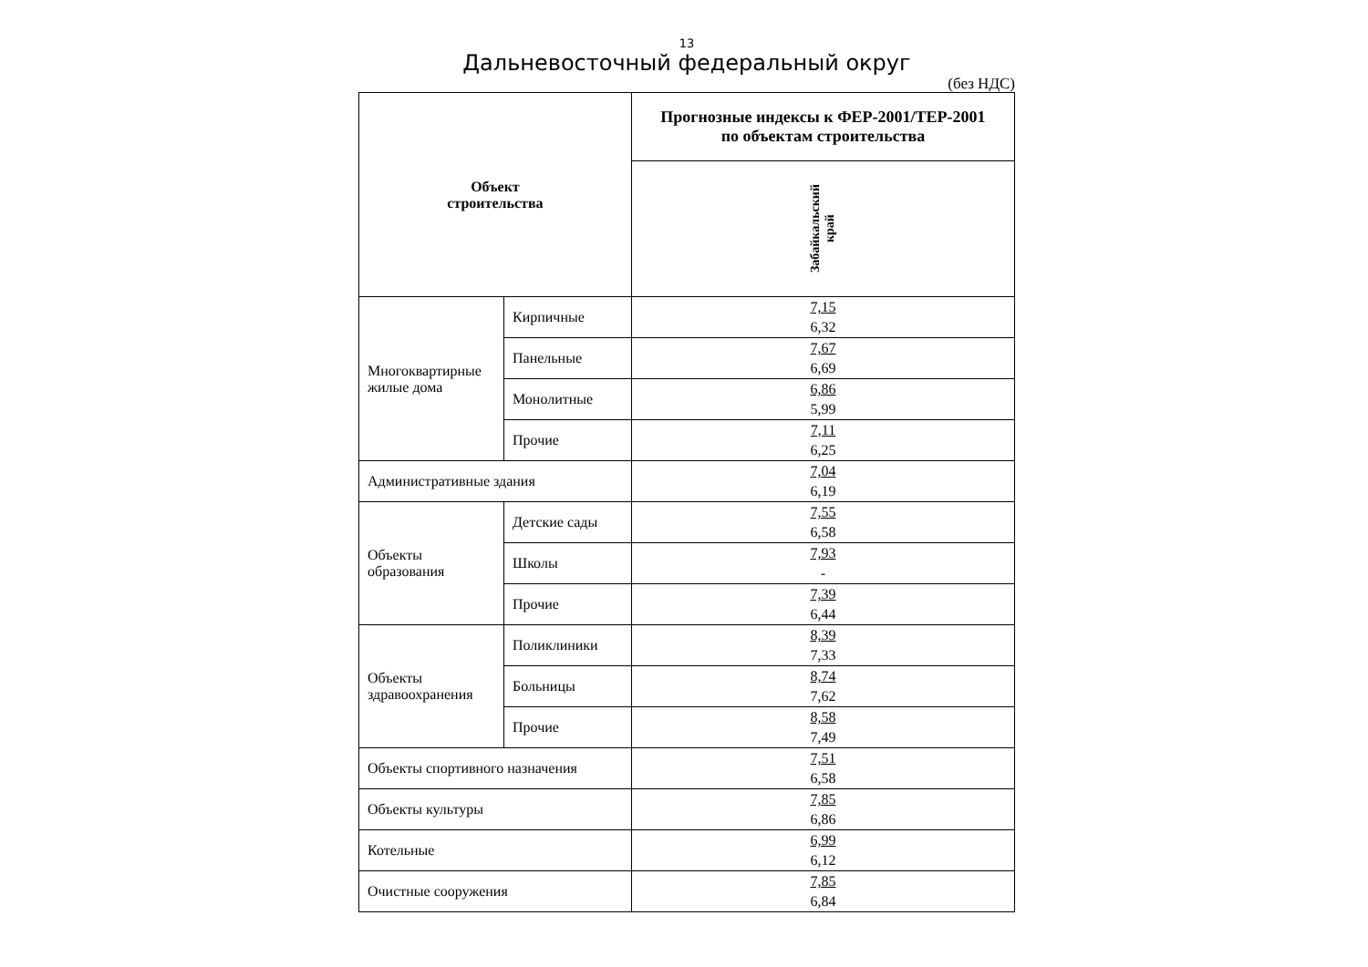13
Дальневосточный федеральный округ
(без НДС)
| Объект строительства | | Прогнозные индексы к ФЕР-2001/ТЕР-2001 по объектам строительства |
| --- | --- | --- |
| | | Забайкальский край |
| Многоквартирные жилые дома | Кирпичные | 7,15 6,32 |
| | Панельные | 7,67 6,69 |
| | Монолитные | 6,86 5,99 |
| | Прочие | 7,11 6,25 |
| Административные здания | | 7,04 6,19 |
| Объекты образования | Детские сады | 7,55 6,58 |
| | Школы | 7,93 - |
| | Прочие | 7,39 6,44 |
| Объекты здравоохранения | Поликлиники | 8,39 7,33 |
| | Больницы | 8,74 7,62 |
| | Прочие | 8,58 7,49 |
| Объекты спортивного назначения | | 7,51 6,58 |
| Объекты культуры | | 7,85 6,86 |
| Котельные | | 6,99 6,12 |
| Очистные сооружения | | 7,85 6,84 |